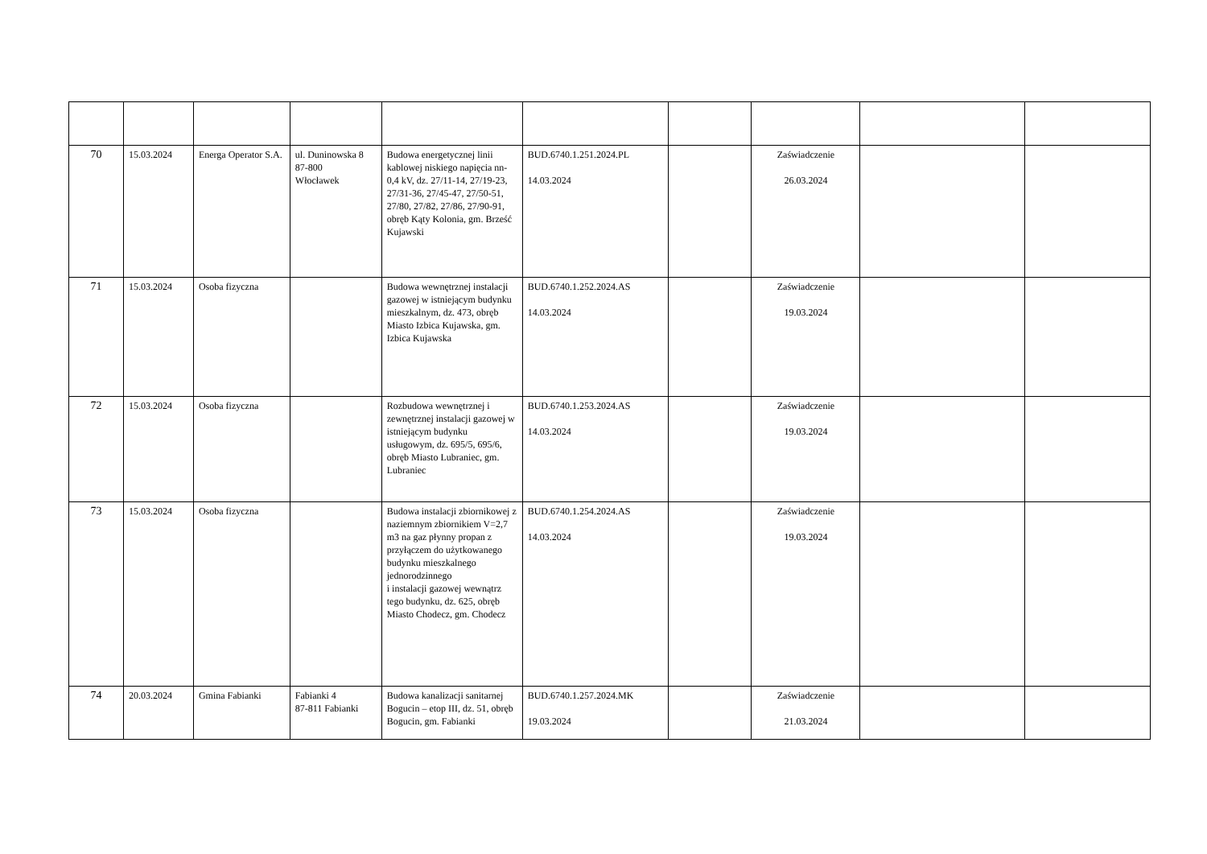| 70 | 15.03.2024 | Energa Operator S.A. | ul. Duninowska 8 87-800 Włocławek | Budowa energetycznej linii kablowej niskiego napięcia nn-0,4 kV, dz. 27/11-14, 27/19-23, 27/31-36, 27/45-47, 27/50-51, 27/80, 27/82, 27/86, 27/90-91, obręb Kąty Kolonia, gm. Brześć Kujawski | BUD.6740.1.251.2024.PL 14.03.2024 | | Zaświadczenie 26.03.2024 | | |
| 71 | 15.03.2024 | Osoba fizyczna | | Budowa wewnętrznej instalacji gazowej w istniejącym budynku mieszkalnym, dz. 473, obręb Miasto Izbica Kujawska, gm. Izbica Kujawska | BUD.6740.1.252.2024.AS 14.03.2024 | | Zaświadczenie 19.03.2024 | | |
| 72 | 15.03.2024 | Osoba fizyczna | | Rozbudowa wewnętrznej i zewnętrznej instalacji gazowej w istniejącym budynku usługowym, dz. 695/5, 695/6, obręb Miasto Lubraniec, gm. Lubraniec | BUD.6740.1.253.2024.AS 14.03.2024 | | Zaświadczenie 19.03.2024 | | |
| 73 | 15.03.2024 | Osoba fizyczna | | Budowa instalacji zbiornikowej z naziemnym zbiornikiem V=2,7 m3 na gaz płynny propan z przyłączem do użytkowanego budynku mieszkalnego jednorodzinnego i instalacji gazowej wewnątrz tego budynku, dz. 625, obręb Miasto Chodecz, gm. Chodecz | BUD.6740.1.254.2024.AS 14.03.2024 | | Zaświadczenie 19.03.2024 | | |
| 74 | 20.03.2024 | Gmina Fabianki | Fabianki 4 87-811 Fabianki | Budowa kanalizacji sanitarnej Bogucin – etop III, dz. 51, obręb Bogucin, gm. Fabianki | BUD.6740.1.257.2024.MK 19.03.2024 | | Zaświadczenie 21.03.2024 | | |